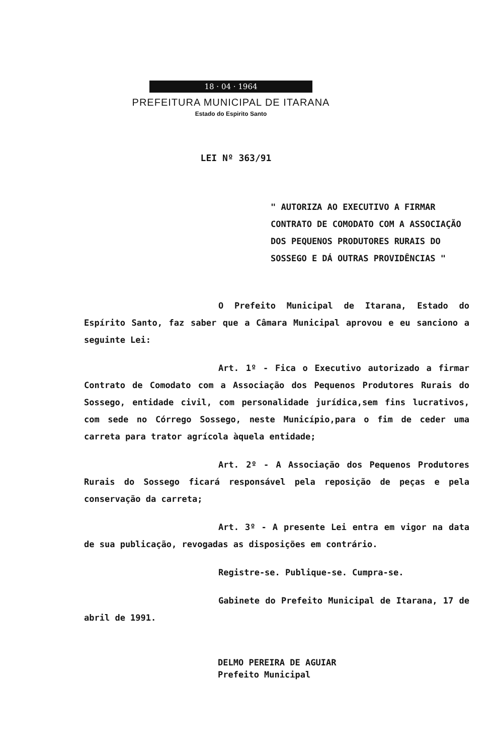18 · 04 · 1964
PREFEITURA MUNICIPAL DE ITARANA
Estado do Espirito Santo
LEI Nº 363/91
" AUTORIZA AO EXECUTIVO A FIRMAR CONTRATO DE COMODATO COM A ASSOCIAÇÃO DOS PEQUENOS PRODUTORES RURAIS DO SOSSEGO E DÁ OUTRAS PROVIDÊNCIAS "
O Prefeito Municipal de Itarana, Estado do Espírito Santo, faz saber que a Câmara Municipal aprovou e eu sanciono a seguinte Lei:
Art. 1º - Fica o Executivo autorizado a firmar Contrato de Comodato com a Associação dos Pequenos Produtores Rurais do Sossego, entidade civil, com personalidade jurídica,sem fins lucrativos, com sede no Córrego Sossego, neste Município,para o fim de ceder uma carreta para trator agrícola àquela entidade;
Art. 2º - A Associação dos Pequenos Produtores Rurais do Sossego ficará responsável pela reposição de peças e pela conservação da carreta;
Art. 3º - A presente Lei entra em vigor na data de sua publicação, revogadas as disposições em contrário.
Registre-se. Publique-se. Cumpra-se.
Gabinete do Prefeito Municipal de Itarana, 17 de abril de 1991.
DELMO PEREIRA DE AGUIAR
Prefeito Municipal